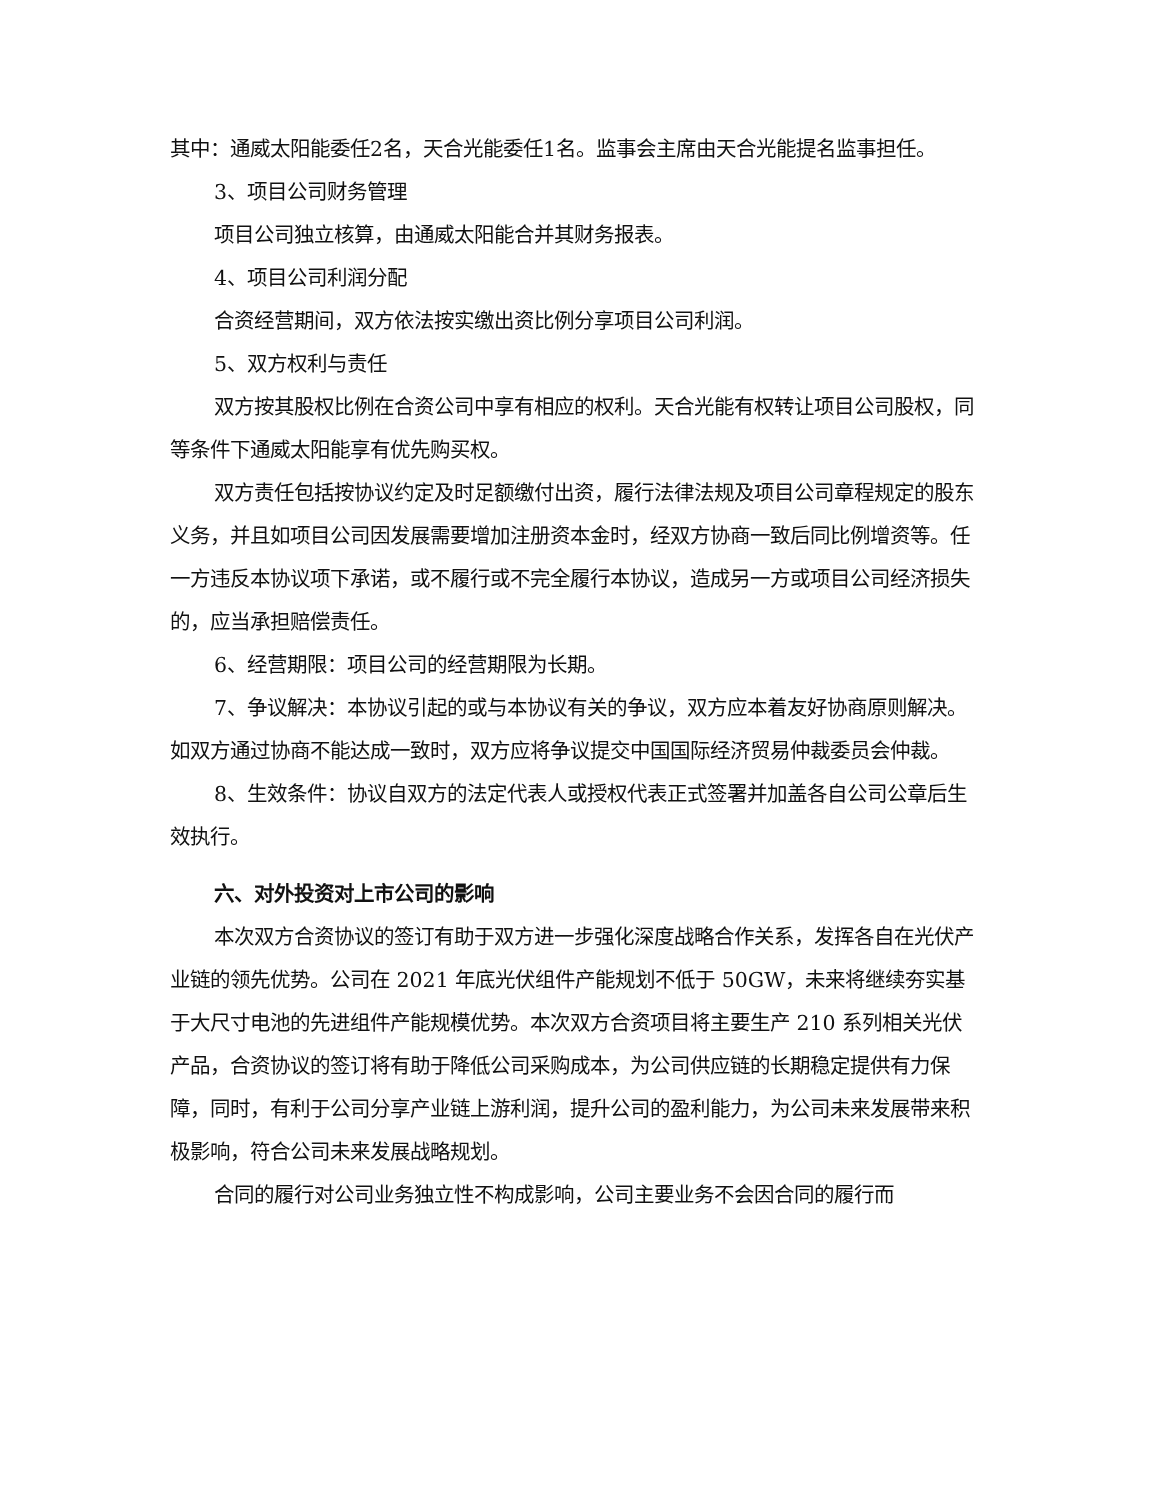其中：通威太阳能委任2名，天合光能委任1名。监事会主席由天合光能提名监事担任。
3、项目公司财务管理
项目公司独立核算，由通威太阳能合并其财务报表。
4、项目公司利润分配
合资经营期间，双方依法按实缴出资比例分享项目公司利润。
5、双方权利与责任
双方按其股权比例在合资公司中享有相应的权利。天合光能有权转让项目公司股权，同等条件下通威太阳能享有优先购买权。
双方责任包括按协议约定及时足额缴付出资，履行法律法规及项目公司章程规定的股东义务，并且如项目公司因发展需要增加注册资本金时，经双方协商一致后同比例增资等。任一方违反本协议项下承诺，或不履行或不完全履行本协议，造成另一方或项目公司经济损失的，应当承担赔偿责任。
6、经营期限：项目公司的经营期限为长期。
7、争议解决：本协议引起的或与本协议有关的争议，双方应本着友好协商原则解决。如双方通过协商不能达成一致时，双方应将争议提交中国国际经济贸易仲裁委员会仲裁。
8、生效条件：协议自双方的法定代表人或授权代表正式签署并加盖各自公司公章后生效执行。
六、对外投资对上市公司的影响
本次双方合资协议的签订有助于双方进一步强化深度战略合作关系，发挥各自在光伏产业链的领先优势。公司在 2021 年底光伏组件产能规划不低于 50GW，未来将继续夯实基于大尺寸电池的先进组件产能规模优势。本次双方合资项目将主要生产 210 系列相关光伏产品，合资协议的签订将有助于降低公司采购成本，为公司供应链的长期稳定提供有力保障，同时，有利于公司分享产业链上游利润，提升公司的盈利能力，为公司未来发展带来积极影响，符合公司未来发展战略规划。
合同的履行对公司业务独立性不构成影响，公司主要业务不会因合同的履行而